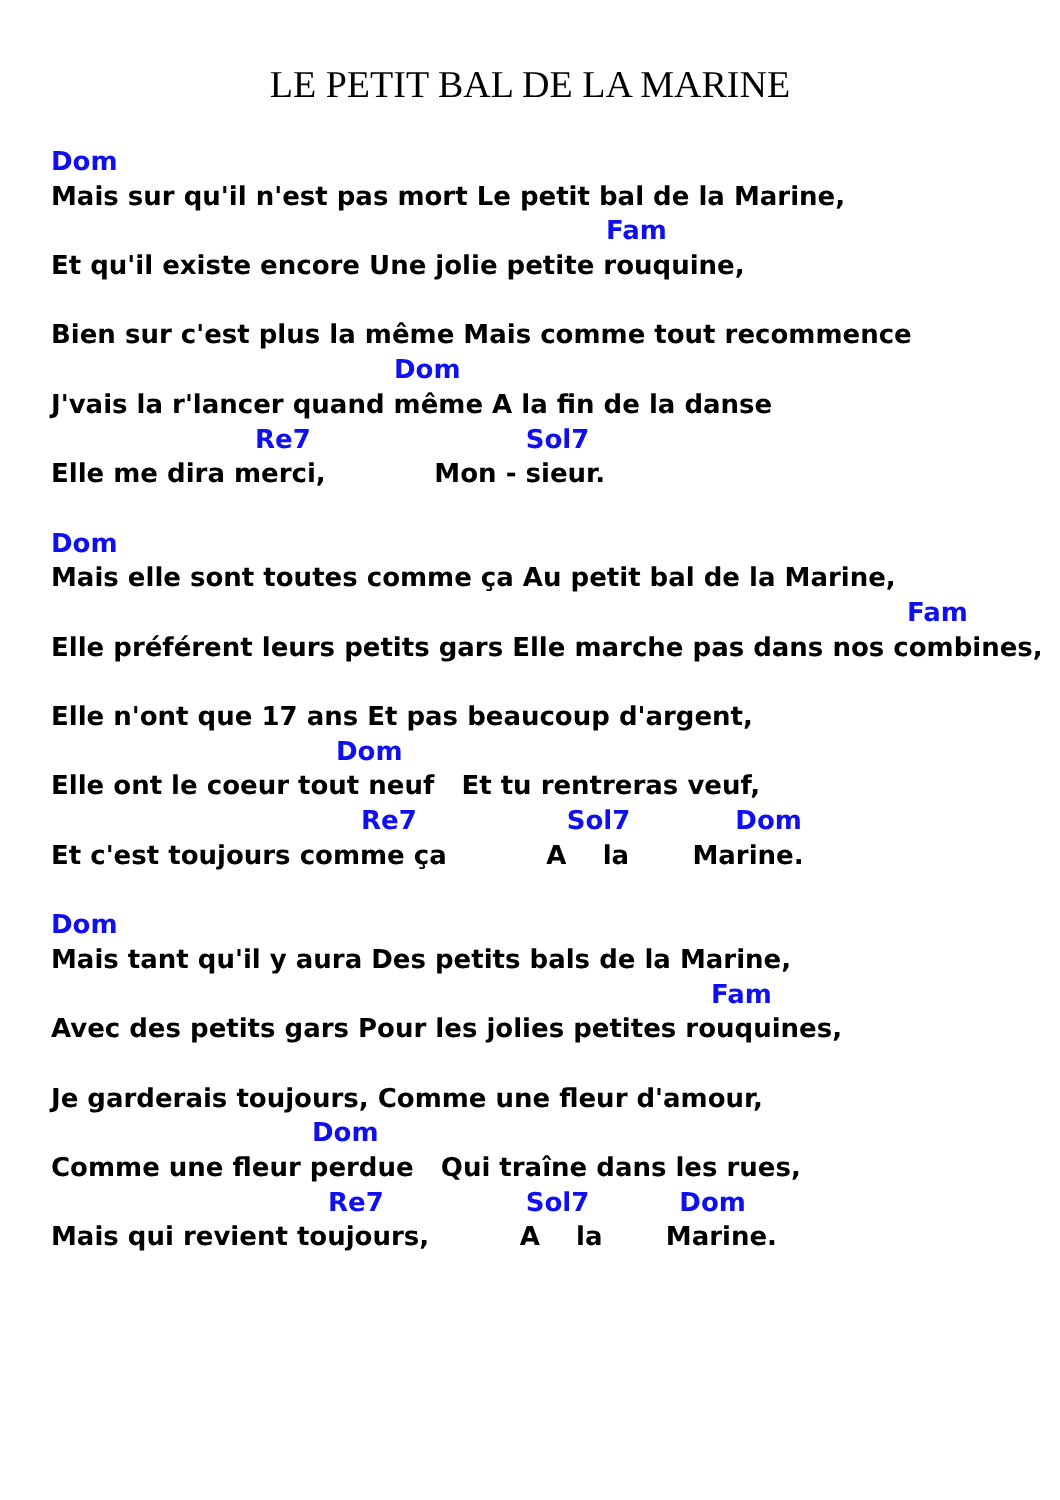LE PETIT BAL DE LA MARINE
Dom
Mais sur qu'il n'est pas mort Le petit bal de la Marine,
Fam
Et qu'il existe encore Une jolie petite rouquine,
Bien sur c'est plus la même Mais comme tout recommence
Dom
J'vais la r'lancer quand même A la fin de la danse
Re7 Sol7
Elle me dira merci, Mon - sieur.
Dom
Mais elle sont toutes comme ça Au petit bal de la Marine,
Fam
Elle préférent leurs petits gars Elle marche pas dans nos combines,
Elle n'ont que 17 ans Et pas beaucoup d'argent,
Dom
Elle ont le coeur tout neuf Et tu rentreras veuf,
Re7 Sol7 Dom
Et c'est toujours comme ça A la Marine.
Dom
Mais tant qu'il y aura Des petits bals de la Marine,
Fam
Avec des petits gars Pour les jolies petites rouquines,
Je garderais toujours, Comme une fleur d'amour,
Dom
Comme une fleur perdue Qui traîne dans les rues,
Re7 Sol7 Dom
Mais qui revient toujours, A la Marine.